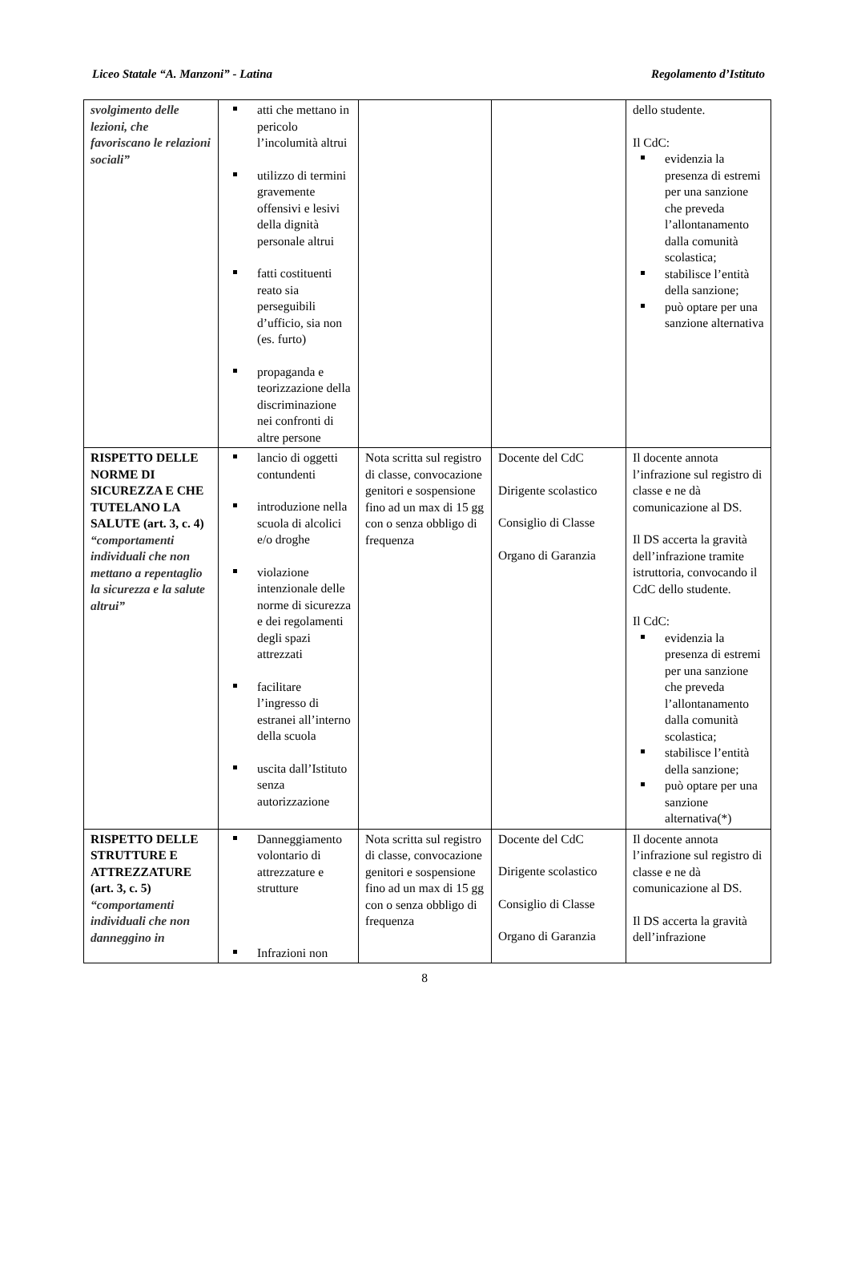Liceo Statale “A. Manzoni” - Latina Regolamento d’Istituto
| svolgimento delle lezioni, che favoriscano le relazioni sociali” | atti che mettano in pericolo l’incolumità altrui utilizzo di termini gravemente offensivi e lesivi della dignità personale altrui fatti costituenti reato sia perseguibili d’ufficio, sia non (es. furto) propaganda e teorizzazione della discriminazione nei confronti di altre persone | | | dello studente. Il CdC: evidenzia la presenza di estremi per una sanzione che preveda l’allontanamento dalla comunità scolastica; stabilisce l’entità della sanzione; può optare per una sanzione alternativa |
| RISPETTO DELLE NORME DI SICUREZZA E CHE TUTELANO LA SALUTE (art. 3, c. 4) “comportamenti individuali che non mettano a repentaglio la sicurezza e la salute altrui” | lancio di oggetti contundenti introduzione nella scuola di alcolici e/o droghe violazione intenzionale delle norme di sicurezza e dei regolamenti degli spazi attrezzati facilitare l’ingresso di estranei all’interno della scuola uscita dall’Istituto senza autorizzazione | Nota scritta sul registro di classe, convocazione genitori e sospensione fino ad un max di 15 gg con o senza obbligo di frequenza | Docente del CdC Dirigente scolastico Consiglio di Classe Organo di Garanzia | Il docente annota l’infrazione sul registro di classe e ne dà comunicazione al DS. Il DS accerta la gravità dell’infrazione tramite istruttoria, convocando il CdC dello studente. Il CdC: evidenzia la presenza di estremi per una sanzione che preveda l’allontanamento dalla comunità scolastica; stabilisce l’entità della sanzione; può optare per una sanzione alternativa(*) |
| RISPETTO DELLE STRUTTURE E ATTREZZATURE (art. 3, c. 5) “comportamenti individuali che non danneggino in | Danneggiamento volontario di attrezzature e strutture Infrazioni non | Nota scritta sul registro di classe, convocazione genitori e sospensione fino ad un max di 15 gg con o senza obbligo di frequenza | Docente del CdC Dirigente scolastico Consiglio di Classe Organo di Garanzia | Il docente annota l’infrazione sul registro di classe e ne dà comunicazione al DS. Il DS accerta la gravità dell’infrazione |
8